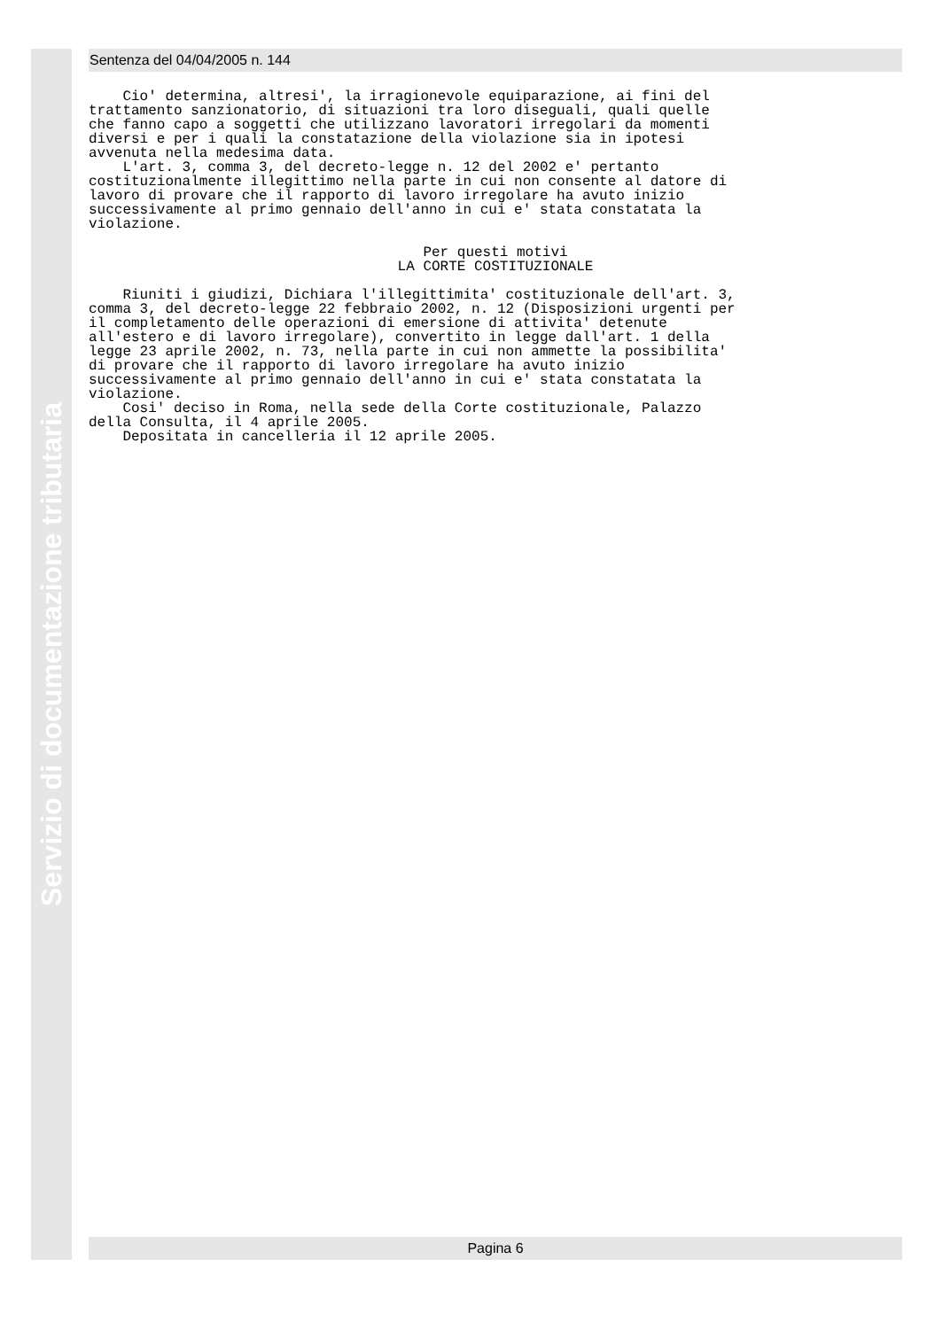Servizio di documentazione tributaria
Sentenza del 04/04/2005 n. 144
Cio' determina, altresi', la irragionevole equiparazione, ai fini del trattamento sanzionatorio, di situazioni tra loro diseguali, quali quelle che fanno capo a soggetti che utilizzano lavoratori irregolari da momenti diversi e per i quali la constatazione della violazione sia in ipotesi avvenuta nella medesima data. L'art. 3, comma 3, del decreto-legge n. 12 del 2002 e' pertanto costituzionalmente illegittimo nella parte in cui non consente al datore di lavoro di provare che il rapporto di lavoro irregolare ha avuto inizio successivamente al primo gennaio dell'anno in cui e' stata constatata la violazione.
Per questi motivi LA CORTE COSTITUZIONALE
Riuniti i giudizi, Dichiara l'illegittimita' costituzionale dell'art. 3, comma 3, del decreto-legge 22 febbraio 2002, n. 12 (Disposizioni urgenti per il completamento delle operazioni di emersione di attivita' detenute all'estero e di lavoro irregolare), convertito in legge dall'art. 1 della legge 23 aprile 2002, n. 73, nella parte in cui non ammette la possibilita' di provare che il rapporto di lavoro irregolare ha avuto inizio successivamente al primo gennaio dell'anno in cui e' stata constatata la violazione. Cosi' deciso in Roma, nella sede della Corte costituzionale, Palazzo della Consulta, il 4 aprile 2005. Depositata in cancelleria il 12 aprile 2005.
Pagina 6